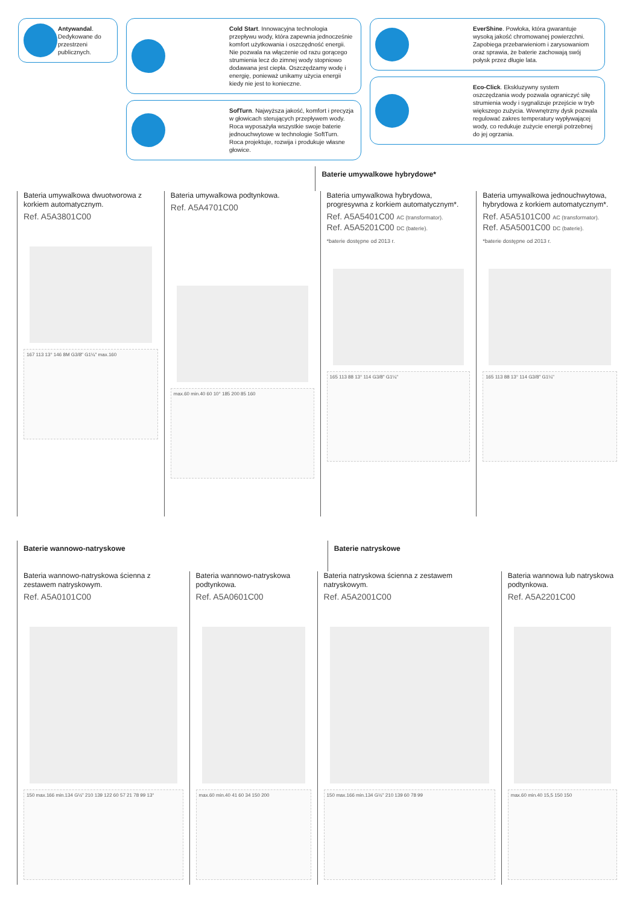Antywandal. Dedykowane do przestrzeni publicznych.
Cold Start. Innowacyjna technologia przepływu wody, która zapewnia jednocześnie komfort użytkowania i oszczędność energii. Nie pozwala na włączenie od razu gorącego strumienia lecz do zimnej wody stopniowo dodawana jest ciepła. Oszczędzamy wodę i energię, ponieważ unikamy użycia energii kiedy nie jest to konieczne.
SofTurn. Najwyższa jakość, komfort i precyzja w głowicach sterujących przepływem wody. Roca wyposażyła wszystkie swoje baterie jednouchwytowe w technologie SoftTurn. Roca projektuje, rozwija i produkuje własne głowice.
EverShine. Powłoka, która gwarantuje wysoką jakość chromowanej powierzchni. Zapobiega przebarwieniom i zarysowaniom oraz sprawia, że baterie zachowają swój połysk przez długie lata.
Eco-Click. Ekskluzywny system oszczędzania wody pozwala ograniczyć siłę strumienia wody i sygnalizuje przejście w tryb większego zużycia. Wewnętrzny dysk pozwala regulować zakres temperatury wypływającej wody, co redukuje zużycie energii potrzebnej do jej ogrzania.
Baterie umywalkowe hybrydowe*
Bateria umywalkowa dwuotworowa z korkiem automatycznym.
Ref. A5A3801C00
167 113 13° 146 8M G3/8" G1¼" max.160
Bateria umywalkowa podtynkowa.
Ref. A5A4701C00
max.60 min.40 60 10° 185 200 85 160
Bateria umywalkowa hybrydowa, progresywna z korkiem automatycznym*.
Ref. A5A5401C00 AC (transformator).
Ref. A5A5201C00 DC (baterie).
*baterie dostępne od 2013 r.
165 113 88 13° 114 G3/8" G1¼"
Bateria umywalkowa jednouchwytowa, hybrydowa z korkiem automatycznym*.
Ref. A5A5101C00 AC (transformator).
Ref. A5A5001C00 DC (baterie).
*baterie dostępne od 2013 r.
165 113 88 13° 114 G3/8" G1¼"
Baterie wannowo-natryskowe Baterie natryskowe
Bateria wannowo-natryskowa ścienna z zestawem natryskowym.
Ref. A5A0101C00
150 max.166 min.134 G½" 210 139 122 60 57 21 78 99 13°
Bateria wannowo-natryskowa podtynkowa.
Ref. A5A0601C00
max.60 min.40 41 60 34 150 200
Bateria natryskowa ścienna z zestawem natryskowym.
Ref. A5A2001C00
150 max.166 min.134 G½" 210 139 60 78 99
Bateria wannowa lub natryskowa podtynkowa.
Ref. A5A2201C00
max.60 min.40 15,5 150 150